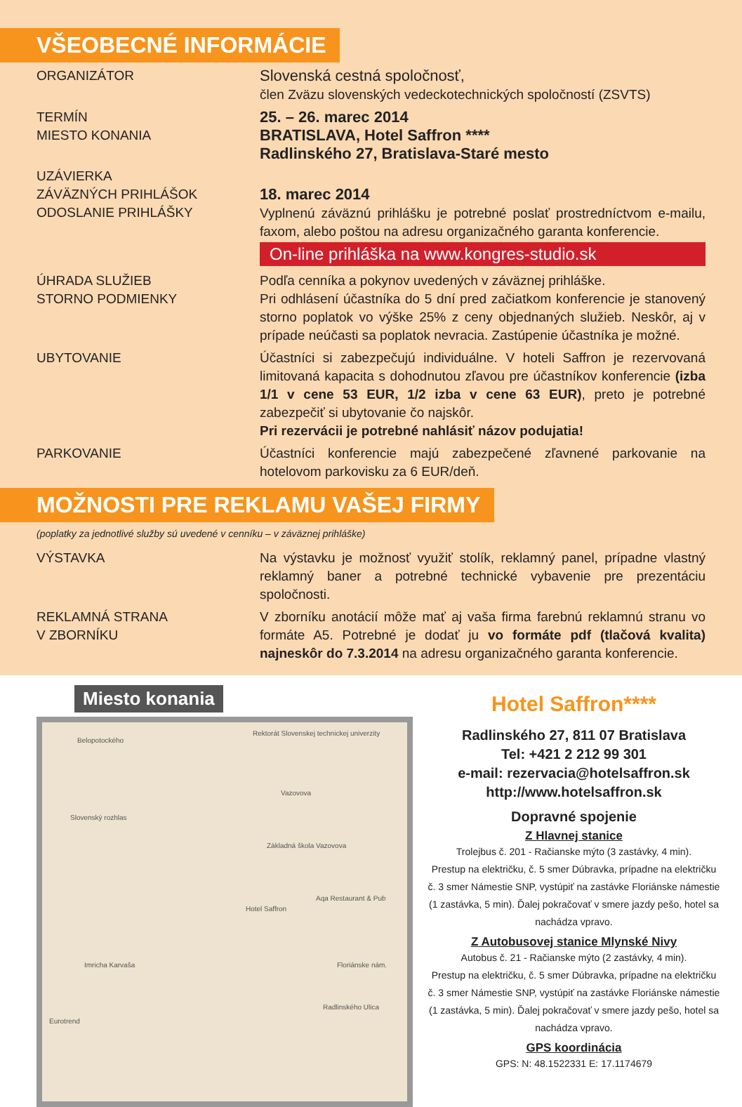VŠEOBECNÉ INFORMÁCIE
ORGANIZÁTOR
Slovenská cestná spoločnosť,
člen Zväzu slovenských vedeckotechnických spoločností (ZSVTS)
TERMÍN
MIESTO KONANIA
25. – 26. marec 2014
BRATISLAVA, Hotel Saffron ****
Radlinského 27, Bratislava-Staré mesto
UZÁVIERKA
ZÁVÄZNÝCH PRIHLÁŠOK
ODOSLANIE PRIHLÁŠKY
18. marec 2014
Vyplnenú záväznú prihlášku je potrebné poslať prostredníctvom e-mailu, faxom, alebo poštou na adresu organizačného garanta konferencie.
On-line prihláška na www.kongres-studio.sk
ÚHRADA SLUŽIEB
STORNO PODMIENKY
Podľa cenníka a pokynov uvedených v záväznej prihláške.
Pri odhlásení účastníka do 5 dní pred začiatkom konferencie je stanovený storno poplatok vo výške 25% z ceny objednaných služieb. Neskôr, aj v prípade neúčasti sa poplatok nevracia. Zastúpenie účastníka je možné.
UBYTOVANIE Účastníci si zabezpečujú individuálne. V hoteli Saffron je rezervovaná limitovaná kapacita s dohodnutou zľavou pre účastníkov konferencie (izba 1/1 v cene 53 EUR, 1/2 izba v cene 63 EUR), preto je potrebné zabezpečiť si ubytovanie čo najskôr.
Pri rezervácii je potrebné nahlásiť názov podujatia!
PARKOVANIE Účastníci konferencie majú zabezpečené zľavnené parkovanie na hotelovom parkovisku za 6 EUR/deň.
MOŽNOSTI PRE REKLAMU VAŠEJ FIRMY
(poplatky za jednotlivé služby sú uvedené v cenníku – v záväznej prihláške)
VÝSTAVKA Na výstavku je možnosť využiť stolík, reklamný panel, prípadne vlastný reklamný baner a potrebné technické vybavenie pre prezentáciu spoločnosti.
REKLAMNÁ STRANA
V ZBORNÍKU
V zborníku anotácií môže mať aj vaša firma farebnú reklamnú stranu vo formáte A5. Potrebné je dodať ju vo formáte pdf (tlačová kvalita) najneskôr do 7.3.2014 na adresu organizačného garanta konferencie.
Miesto konania
Belopotockého
Rektorát Slovenskej technickej univerzity
Vazovova
Základná škola Vazovova
Hotel Saffron
Aqa Restaurant & Pub
Slovenský rozhlas
Imricha Karvaša Floriánske nám.
Radlinského Ulica
Eurotrend
Hotel Saffron****
Radlinského 27, 811 07 Bratislava
Tel: +421 2 212 99 301
e-mail: rezervacia@hotelsaffron.sk
http://www.hotelsaffron.sk
Dopravné spojenie
Z Hlavnej stanice
Trolejbus č. 201 - Račianske mýto (3 zastávky, 4 min).
Prestup na električku, č. 5 smer Dúbravka, prípadne na električku č. 3 smer Námestie SNP, vystúpiť na zastávke Floriánske námestie (1 zastávka, 5 min). Ďalej pokračovať v smere jazdy pešo, hotel sa nachádza vpravo.
Z Autobusovej stanice Mlynské Nivy
Autobus č. 21 - Račianske mýto (2 zastávky, 4 min).
Prestup na električku, č. 5 smer Dúbravka, prípadne na električku č. 3 smer Námestie SNP, vystúpiť na zastávke Floriánske námestie (1 zastávka, 5 min). Ďalej pokračovať v smere jazdy pešo, hotel sa nachádza vpravo.
GPS koordinácia
GPS: N: 48.1522331 E: 17.1174679